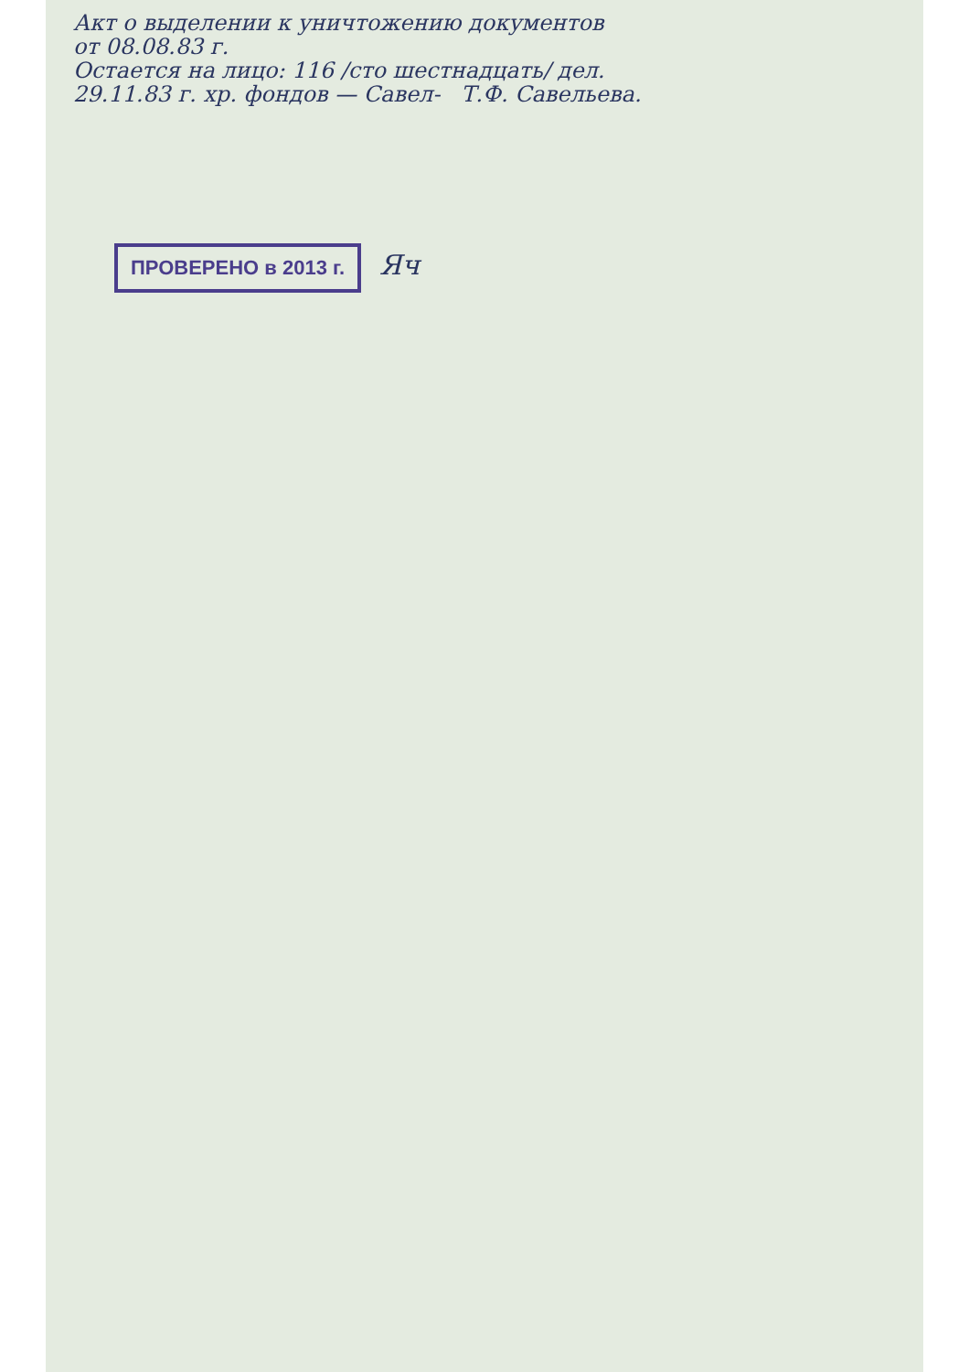Акт о выделении к уничтожению документов
от 08.08.83 г.
Остается на лицо: 116 /сто шестнадцать/ дел.
29.11.83 г. хр. фондов — Савел- Т.Ф. Савельева.
ПРОВЕРЕНО в 2013 г.
Яч